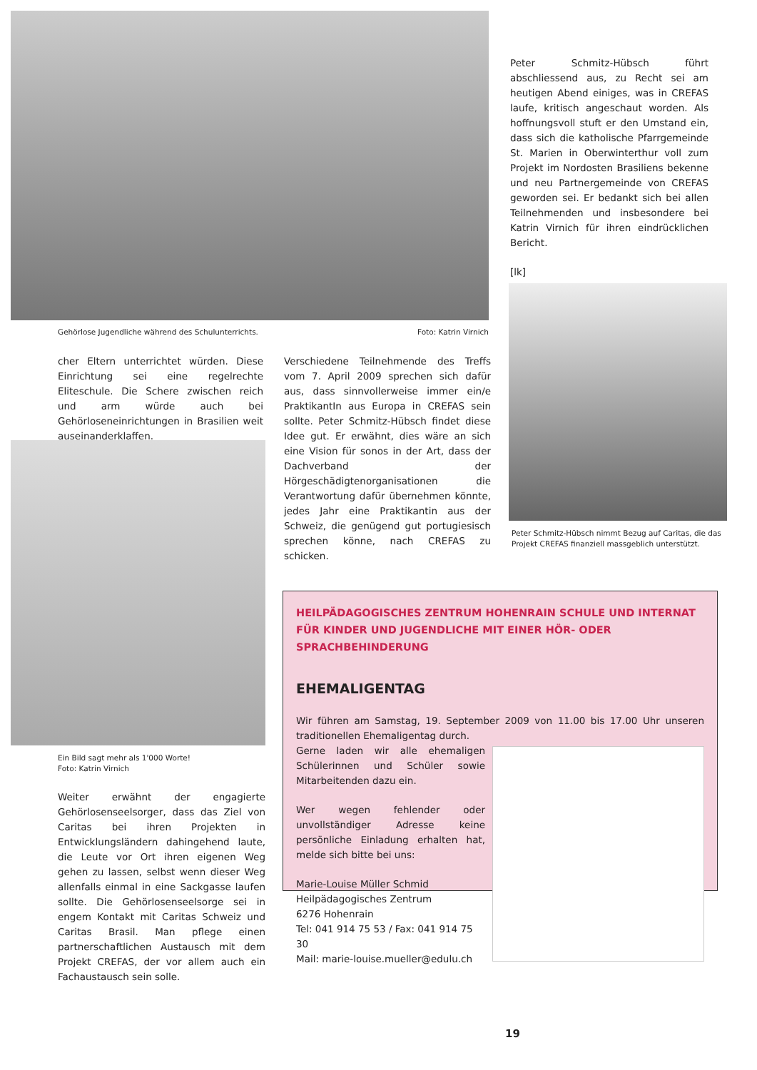Gehörlose Jugendliche während des Schulunterrichts. Foto: Katrin Virnich
Peter Schmitz-Hübsch führt abschliessend aus, zu Recht sei am heutigen Abend einiges, was in CREFAS laufe, kritisch angeschaut worden. Als hoffnungsvoll stuft er den Umstand ein, dass sich die katholische Pfarrgemeinde St. Marien in Oberwinterthur voll zum Projekt im Nordosten Brasiliens bekenne und neu Partnergemeinde von CREFAS geworden sei. Er bedankt sich bei allen Teilnehmenden und insbesondere bei Katrin Virnich für ihren eindrücklichen Bericht.
[lk]
Peter Schmitz-Hübsch nimmt Bezug auf Caritas, die das Projekt CREFAS finanziell massgeblich unterstützt.
cher Eltern unterrichtet würden. Diese Einrichtung sei eine regelrechte Eliteschule. Die Schere zwischen reich und arm würde auch bei Gehörloseneinrichtungen in Brasilien weit auseinanderklaffen.
Verschiedene Teilnehmende des Treffs vom 7. April 2009 sprechen sich dafür aus, dass sinnvollerweise immer ein/e PraktikantIn aus Europa in CREFAS sein sollte. Peter Schmitz-Hübsch findet diese Idee gut. Er erwähnt, dies wäre an sich eine Vision für sonos in der Art, dass der Dachverband der Hörgeschädigtenorganisationen die Verantwortung dafür übernehmen könnte, jedes Jahr eine Praktikantin aus der Schweiz, die genügend gut portugiesisch sprechen könne, nach CREFAS zu schicken.
Ein Bild sagt mehr als 1'000 Worte!
Foto: Katrin Virnich
Weiter erwähnt der engagierte Gehörlosenseelsorger, dass das Ziel von Caritas bei ihren Projekten in Entwicklungsländern dahingehend laute, die Leute vor Ort ihren eigenen Weg gehen zu lassen, selbst wenn dieser Weg allenfalls einmal in eine Sackgasse laufen sollte. Die Gehörlosenseelsorge sei in engem Kontakt mit Caritas Schweiz und Caritas Brasil. Man pflege einen partnerschaftlichen Austausch mit dem Projekt CREFAS, der vor allem auch ein Fachaustausch sein solle.
HEILPÄDAGOGISCHES ZENTRUM HOHENRAIN SCHULE UND INTERNAT FÜR KINDER UND JUGENDLICHE MIT EINER HÖR- ODER SPRACHBEHINDERUNG
EHEMALIGENTAG
Wir führen am Samstag, 19. September 2009 von 11.00 bis 17.00 Uhr unseren traditionellen Ehemaligentag durch.
Gerne laden wir alle ehemaligen Schülerinnen und Schüler sowie Mitarbeitenden dazu ein.
Wer wegen fehlender oder unvollständiger Adresse keine persönliche Einladung erhalten hat, melde sich bitte bei uns:
Marie-Louise Müller Schmid
Heilpädagogisches Zentrum
6276 Hohenrain
Tel: 041 914 75 53 / Fax: 041 914 75 30
Mail: marie-louise.mueller@edulu.ch
19